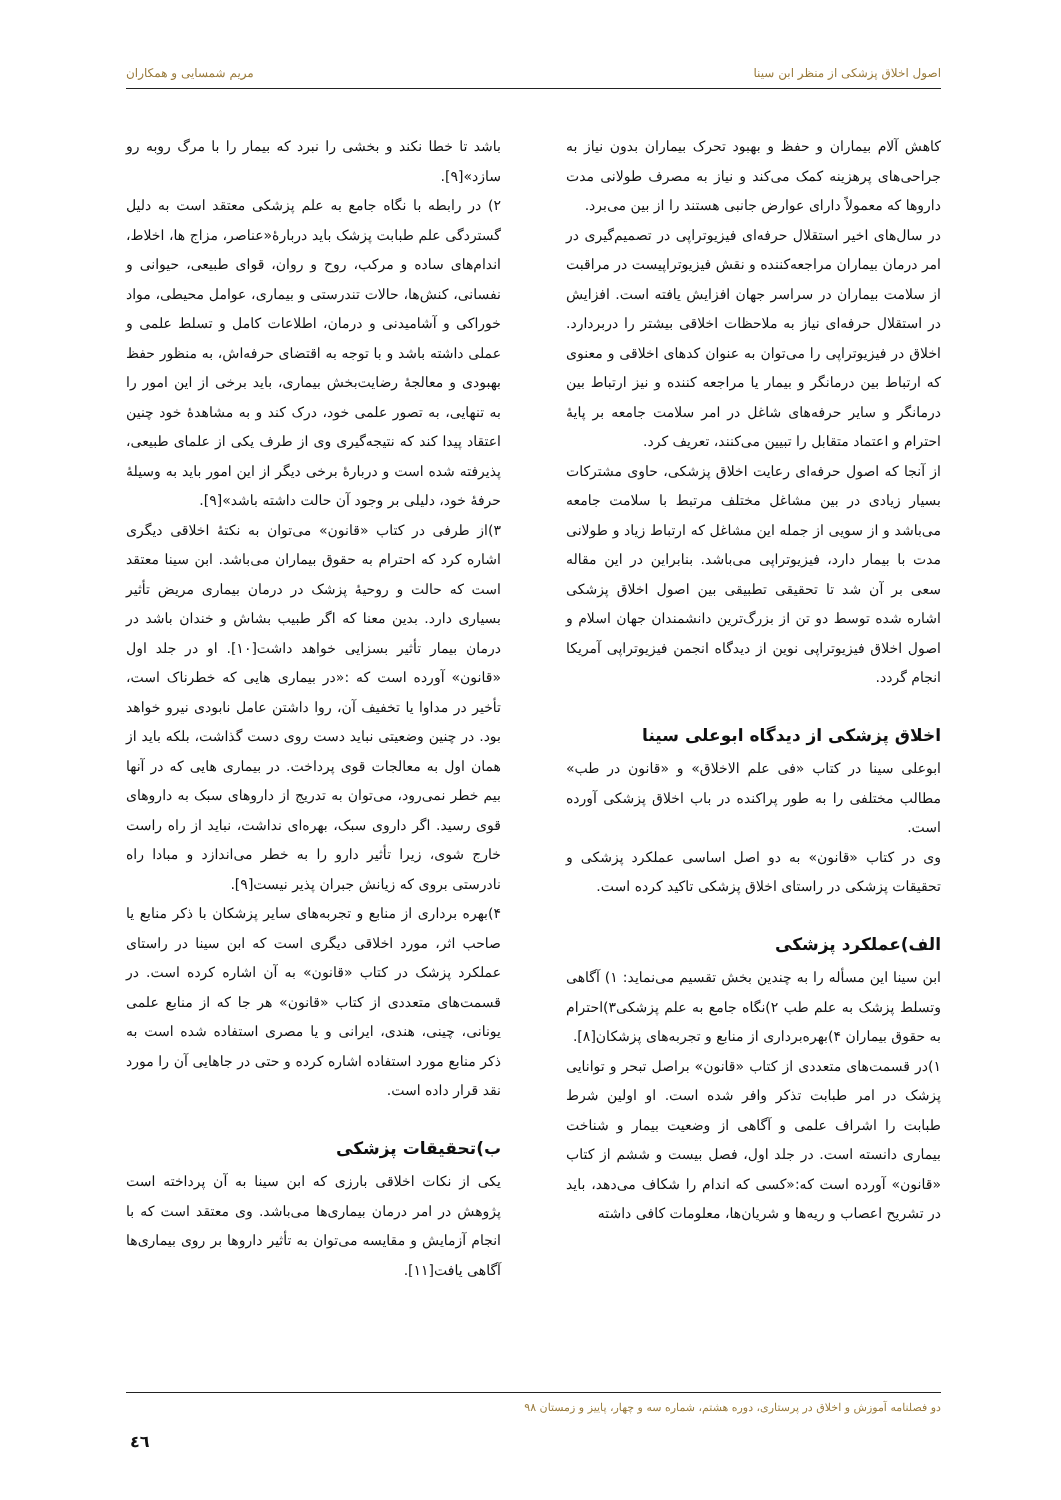اصول اخلاق پزشکی از منظر ابن سینا مریم شمسایی و همکاران
کاهش آلام بیماران و حفظ و بهبود تحرک بیماران بدون نیاز به جراحی‌های پرهزینه کمک می‌کند و نیاز به مصرف طولانی مدت داروها که معمولاً دارای عوارض جانبی هستند را از بین می‌برد.
در سال‌های اخیر استقلال حرفه‌ای فیزیوتراپی در تصمیم‌گیری در امر درمان بیماران مراجعه‌کننده و نقش فیزیوتراپیست در مراقبت از سلامت بیماران در سراسر جهان افزایش یافته است. افزایش در استقلال حرفه‌ای نیاز به ملاحظات اخلاقی بیشتر را دربردارد. اخلاق در فیزیوتراپی را می‌توان به عنوان کدهای اخلاقی و معنوی که ارتباط بین درمانگر و بیمار یا مراجعه کننده و نیز ارتباط بین درمانگر و سایر حرفه‌های شاغل در امر سلامت جامعه بر پایهٔ احترام و اعتماد متقابل را تبیین می‌کنند، تعریف کرد.
از آنجا که اصول حرفه‌ای رعایت اخلاق پزشکی، حاوی مشترکات بسیار زیادی در بین مشاغل مختلف مرتبط با سلامت جامعه می‌باشد و از سویی از جمله این مشاغل که ارتباط زیاد و طولانی مدت با بیمار دارد، فیزیوتراپی می‌باشد. بنابراین در این مقاله سعی بر آن شد تا تحقیقی تطبیقی بین اصول اخلاق پزشکی اشاره شده توسط دو تن از بزرگ‌ترین دانشمندان جهان اسلام و اصول اخلاق فیزیوتراپی نوین از دیدگاه انجمن فیزیوتراپی آمریکا انجام گردد.
اخلاق پزشکی از دیدگاه ابوعلی سینا
ابوعلی سینا در کتاب «فی علم الاخلاق» و «قانون در طب» مطالب مختلفی را به طور پراکنده در باب اخلاق پزشکی آورده است.
وی در کتاب «قانون» به دو اصل اساسی عملکرد پزشکی و تحقیقات پزشکی در راستای اخلاق پزشکی تاکید کرده است.
الف)عملکرد پزشکی
ابن سینا این مسأله را به چندین بخش تقسیم می‌نماید: ۱) آگاهی وتسلط پزشک به علم طب ۲)نگاه جامع به علم پزشکی۳)احترام به حقوق بیماران ۴)بهره‌برداری از منابع و تجربه‌های پزشکان[۸].
۱)در قسمت‌های متعددی از کتاب «قانون» براصل تبحر و توانایی پزشک در امر طبابت تذکر وافر شده است. او اولین شرط طبابت را اشراف علمی و آگاهی از وضعیت بیمار و شناخت بیماری دانسته است. در جلد اول، فصل بیست و ششم از کتاب «قانون» آورده است که:«کسی که اندام را شکاف می‌دهد، باید در تشریح اعصاب و ریه‌ها و شریان‌ها، معلومات کافی داشته
باشد تا خطا نکند و بخشی را نبرد که بیمار را با مرگ روبه رو سازد»[۹].
۲) در رابطه با نگاه جامع به علم پزشکی معتقد است به دلیل گستردگی علم طبابت پزشک باید دربارهٔ«عناصر، مزاج ها، اخلاط، اندام‌های ساده و مرکب، روح و روان، قوای طبیعی، حیوانی و نفسانی، کنش‌ها، حالات تندرستی و بیماری، عوامل محیطی، مواد خوراکی و آشامیدنی و درمان، اطلاعات کامل و تسلط علمی و عملی داشته باشد و با توجه به اقتضای حرفه‌اش، به منظور حفظ بهبودی و معالجهٔ رضایت‌بخش بیماری، باید برخی از این امور را به تنهایی، به تصور علمی خود، درک کند و به مشاهدهٔ خود چنین اعتقاد پیدا کند که نتیجه‌گیری وی از طرف یکی از علمای طبیعی، پذیرفته شده است و دربارهٔ برخی دیگر از این امور باید به وسیلهٔ حرفهٔ خود، دلیلی بر وجود آن حالت داشته باشد»[۹].
۳)از طرفی در کتاب «قانون» می‌توان به نکتهٔ اخلاقی دیگری اشاره کرد که احترام به حقوق بیماران می‌باشد. ابن سینا معتقد است که حالت و روحیهٔ پزشک در درمان بیماری مریض تأثیر بسیاری دارد. بدین معنا که اگر طبیب بشاش و خندان باشد در درمان بیمار تأثیر بسزایی خواهد داشت[۱۰]. او در جلد اول «قانون» آورده است که :«در بیماری هایی که خطرناک است، تأخیر در مداوا یا تخفیف آن، روا داشتن عامل نابودی نیرو خواهد بود. در چنین وضعیتی نباید دست روی دست گذاشت، بلکه باید از همان اول به معالجات قوی پرداخت. در بیماری هایی که در آنها بیم خطر نمی‌رود، می‌توان به تدریج از داروهای سبک به داروهای قوی رسید. اگر داروی سبک، بهره‌ای نداشت، نباید از راه راست خارج شوی، زیرا تأثیر دارو را به خطر می‌اندازد و مبادا راه نادرستی بروی که زیانش جبران پذیر نیست[۹].
۴)بهره برداری از منابع و تجربه‌های سایر پزشکان با ذکر منابع یا صاحب اثر، مورد اخلاقی دیگری است که ابن سینا در راستای عملکرد پزشک در کتاب «قانون» به آن اشاره کرده است. در قسمت‌های متعددی از کتاب «قانون» هر جا که از منابع علمی یونانی، چینی، هندی، ایرانی و یا مصری استفاده شده است به ذکر منابع مورد استفاده اشاره کرده و حتی در جاهایی آن را مورد نقد قرار داده است.
ب)تحقیقات پزشکی
یکی از نکات اخلاقی بارزی که ابن سینا به آن پرداخته است پژوهش در امر درمان بیماری‌ها می‌باشد. وی معتقد است که با انجام آزمایش و مقایسه می‌توان به تأثیر داروها بر روی بیماری‌ها آگاهی یافت[۱۱].
دو فصلنامه آموزش و اخلاق در پرستاری، دوره هشتم، شماره سه و چهار، پاییز و زمستان ۹۸
٤٦